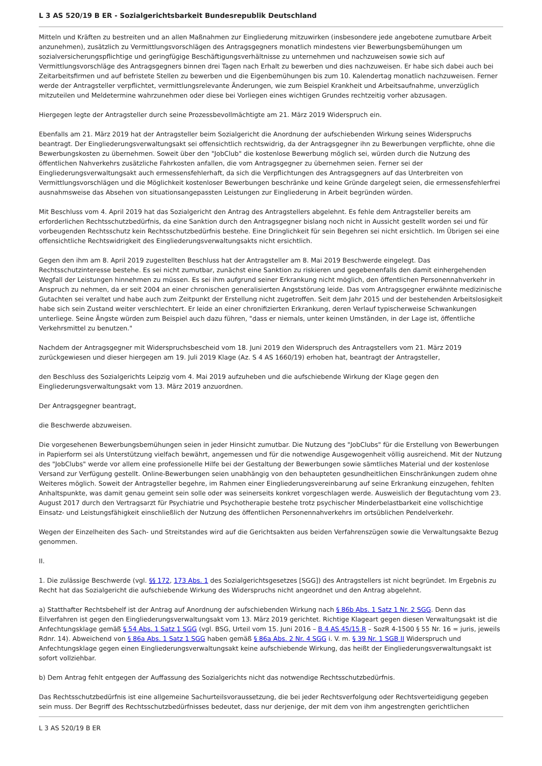L 3 AS 520/19 B ER - Sozialgerichtsbarkeit Bundesrepublik Deutschland
Mitteln und Kräften zu bestreiten und an allen Maßnahmen zur Eingliederung mitzuwirken (insbesondere jede angebotene zumutbare Arbeit anzunehmen), zusätzlich zu Vermittlungsvorschlägen des Antragsgegners monatlich mindestens vier Bewerbungsbemühungen um sozialversicherungspflichtige und geringfügige Beschäftigungsverhältnisse zu unternehmen und nachzuweisen sowie sich auf Vermittlungsvorschläge des Antragsgegners binnen drei Tagen nach Erhalt zu bewerben und dies nachzuweisen. Er habe sich dabei auch bei Zeitarbeitsfirmen und auf befristete Stellen zu bewerben und die Eigenbemühungen bis zum 10. Kalendertag monatlich nachzuweisen. Ferner werde der Antragsteller verpflichtet, vermittlungsrelevante Änderungen, wie zum Beispiel Krankheit und Arbeitsaufnahme, unverzüglich mitzuteilen und Meldetermine wahrzunehmen oder diese bei Vorliegen eines wichtigen Grundes rechtzeitig vorher abzusagen.
Hiergegen legte der Antragsteller durch seine Prozessbevollmächtigte am 21. März 2019 Widerspruch ein.
Ebenfalls am 21. März 2019 hat der Antragsteller beim Sozialgericht die Anordnung der aufschiebenden Wirkung seines Widerspruchs beantragt. Der Eingliederungsverwaltungsakt sei offensichtlich rechtswidrig, da der Antragsgegner ihn zu Bewerbungen verpflichte, ohne die Bewerbungskosten zu übernehmen. Soweit über den "JobClub" die kostenlose Bewerbung möglich sei, würden durch die Nutzung des öffentlichen Nahverkehrs zusätzliche Fahrkosten anfallen, die vom Antragsgegner zu übernehmen seien. Ferner sei der Eingliederungsverwaltungsakt auch ermessensfehlerhaft, da sich die Verpflichtungen des Antragsgegners auf das Unterbreiten von Vermittlungsvorschlägen und die Möglichkeit kostenloser Bewerbungen beschränke und keine Gründe dargelegt seien, die ermessensfehlerfrei ausnahmsweise das Absehen von situationsangepassten Leistungen zur Eingliederung in Arbeit begründen würden.
Mit Beschluss vom 4. April 2019 hat das Sozialgericht den Antrag des Antragstellers abgelehnt. Es fehle dem Antragsteller bereits am erforderlichen Rechtsschutzbedürfnis, da eine Sanktion durch den Antragsgegner bislang noch nicht in Aussicht gestellt worden sei und für vorbeugenden Rechtsschutz kein Rechtsschutzbedürfnis bestehe. Eine Dringlichkeit für sein Begehren sei nicht ersichtlich. Im Übrigen sei eine offensichtliche Rechtswidrigkeit des Eingliederungsverwaltungsakts nicht ersichtlich.
Gegen den ihm am 8. April 2019 zugestellten Beschluss hat der Antragsteller am 8. Mai 2019 Beschwerde eingelegt. Das Rechtsschutzinteresse bestehe. Es sei nicht zumutbar, zunächst eine Sanktion zu riskieren und gegebenenfalls den damit einhergehenden Wegfall der Leistungen hinnehmen zu müssen. Es sei ihm aufgrund seiner Erkrankung nicht möglich, den öffentlichen Personennahverkehr in Anspruch zu nehmen, da er seit 2004 an einer chronischen generalisierten Angststörung leide. Das vom Antragsgegner erwähnte medizinische Gutachten sei veraltet und habe auch zum Zeitpunkt der Erstellung nicht zugetroffen. Seit dem Jahr 2015 und der bestehenden Arbeitslosigkeit habe sich sein Zustand weiter verschlechtert. Er leide an einer chronifizierten Erkrankung, deren Verlauf typischerweise Schwankungen unterliege. Seine Ängste würden zum Beispiel auch dazu führen, "dass er niemals, unter keinen Umständen, in der Lage ist, öffentliche Verkehrsmittel zu benutzen."
Nachdem der Antragsgegner mit Widerspruchsbescheid vom 18. Juni 2019 den Widerspruch des Antragstellers vom 21. März 2019 zurückgewiesen und dieser hiergegen am 19. Juli 2019 Klage (Az. S 4 AS 1660/19) erhoben hat, beantragt der Antragsteller,
den Beschluss des Sozialgerichts Leipzig vom 4. Mai 2019 aufzuheben und die aufschiebende Wirkung der Klage gegen den Eingliederungsverwaltungsakt vom 13. März 2019 anzuordnen.
Der Antragsgegner beantragt,
die Beschwerde abzuweisen.
Die vorgesehenen Bewerbungsbemühungen seien in jeder Hinsicht zumutbar. Die Nutzung des "JobClubs" für die Erstellung von Bewerbungen in Papierform sei als Unterstützung vielfach bewährt, angemessen und für die notwendige Ausgewogenheit völlig ausreichend. Mit der Nutzung des "JobClubs" werde vor allem eine professionelle Hilfe bei der Gestaltung der Bewerbungen sowie sämtliches Material und der kostenlose Versand zur Verfügung gestellt. Online-Bewerbungen seien unabhängig von den behaupteten gesundheitlichen Einschränkungen zudem ohne Weiteres möglich. Soweit der Antragsteller begehre, im Rahmen einer Eingliederungsvereinbarung auf seine Erkrankung einzugehen, fehlten Anhaltspunkte, was damit genau gemeint sein solle oder was seinerseits konkret vorgeschlagen werde. Ausweislich der Begutachtung vom 23. August 2017 durch den Vertragsarzt für Psychiatrie und Psychotherapie bestehe trotz psychischer Minderbelastbarkeit eine vollschichtige Einsatz- und Leistungsfähigkeit einschließlich der Nutzung des öffentlichen Personennahverkehrs im ortsüblichen Pendelverkehr.
Wegen der Einzelheiten des Sach- und Streitstandes wird auf die Gerichtsakten aus beiden Verfahrenszügen sowie die Verwaltungsakte Bezug genommen.
II.
1. Die zulässige Beschwerde (vgl. §§ 172, 173 Abs. 1 des Sozialgerichtsgesetzes [SGG]) des Antragstellers ist nicht begründet. Im Ergebnis zu Recht hat das Sozialgericht die aufschiebende Wirkung des Widerspruchs nicht angeordnet und den Antrag abgelehnt.
a) Statthafter Rechtsbehelf ist der Antrag auf Anordnung der aufschiebenden Wirkung nach § 86b Abs. 1 Satz 1 Nr. 2 SGG. Denn das Eilverfahren ist gegen den Eingliederungsverwaltungsakt vom 13. März 2019 gerichtet. Richtige Klageart gegen diesen Verwaltungsakt ist die Anfechtungsklage gemäß § 54 Abs. 1 Satz 1 SGG (vgl. BSG, Urteil vom 15. Juni 2016 – B 4 AS 45/15 R – SozR 4-1500 § 55 Nr. 16 = juris, jeweils Rdnr. 14). Abweichend von § 86a Abs. 1 Satz 1 SGG haben gemäß § 86a Abs. 2 Nr. 4 SGG i. V. m. § 39 Nr. 1 SGB II Widerspruch und Anfechtungsklage gegen einen Eingliederungsverwaltungsakt keine aufschiebende Wirkung, das heißt der Eingliederungsverwaltungsakt ist sofort vollziehbar.
b) Dem Antrag fehlt entgegen der Auffassung des Sozialgerichts nicht das notwendige Rechtsschutzbedürfnis.
Das Rechtsschutzbedürfnis ist eine allgemeine Sachurteilsvoraussetzung, die bei jeder Rechtsverfolgung oder Rechtsverteidigung gegeben sein muss. Der Begriff des Rechtsschutzbedürfnisses bedeutet, dass nur derjenige, der mit dem von ihm angestrengten gerichtlichen
L 3 AS 520/19 B ER